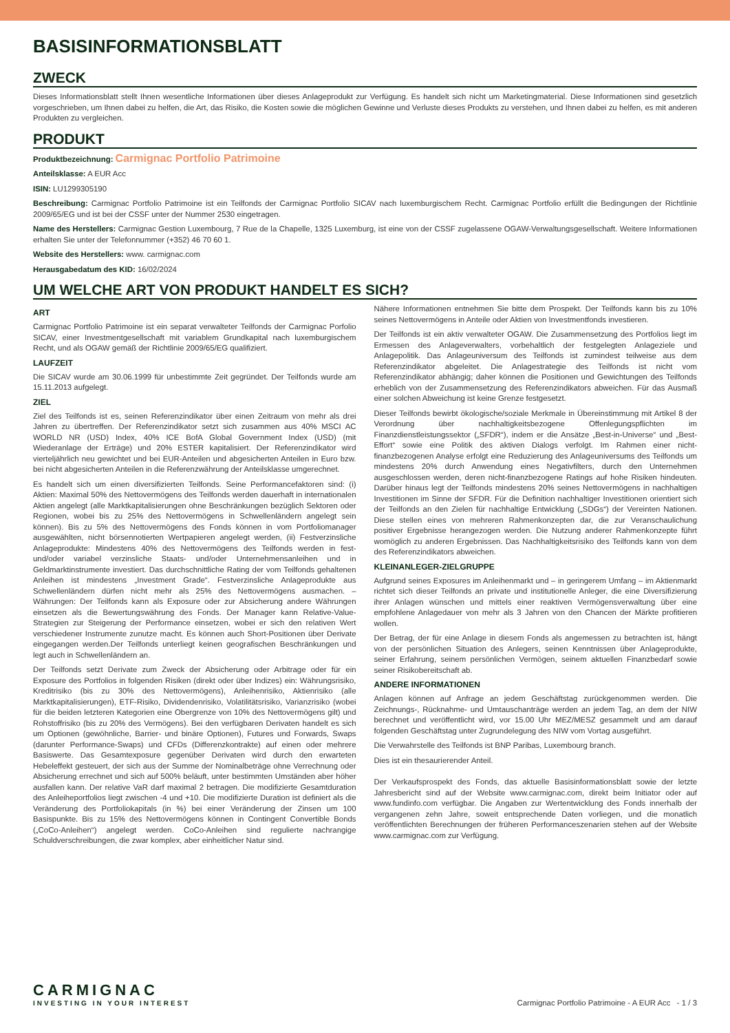BASISINFORMATIONSBLATT
ZWECK
Dieses Informationsblatt stellt Ihnen wesentliche Informationen über dieses Anlageprodukt zur Verfügung. Es handelt sich nicht um Marketingmaterial. Diese Informationen sind gesetzlich vorgeschrieben, um Ihnen dabei zu helfen, die Art, das Risiko, die Kosten sowie die möglichen Gewinne und Verluste dieses Produkts zu verstehen, und Ihnen dabei zu helfen, es mit anderen Produkten zu vergleichen.
PRODUKT
Produktbezeichnung: Carmignac Portfolio Patrimoine
Anteilsklasse: A EUR Acc
ISIN: LU1299305190
Beschreibung: Carmignac Portfolio Patrimoine ist ein Teilfonds der Carmignac Portfolio SICAV nach luxemburgischem Recht. Carmignac Portfolio erfüllt die Bedingungen der Richtlinie 2009/65/EG und ist bei der CSSF unter der Nummer 2530 eingetragen.
Name des Herstellers: Carmignac Gestion Luxembourg, 7 Rue de la Chapelle, 1325 Luxemburg, ist eine von der CSSF zugelassene OGAW-Verwaltungsgesellschaft. Weitere Informationen erhalten Sie unter der Telefonnummer (+352) 46 70 60 1.
Website des Herstellers: www. carmignac.com
Herausgabedatum des KID: 16/02/2024
UM WELCHE ART VON PRODUKT HANDELT ES SICH?
ART
Carmignac Portfolio Patrimoine ist ein separat verwalteter Teilfonds der Carmignac Porfolio SICAV, einer Investmentgesellschaft mit variablem Grundkapital nach luxemburgischem Recht, und als OGAW gemäß der Richtlinie 2009/65/EG qualifiziert.
LAUFZEIT
Die SICAV wurde am 30.06.1999 für unbestimmte Zeit gegründet. Der Teilfonds wurde am 15.11.2013 aufgelegt.
ZIEL
Ziel des Teilfonds ist es, seinen Referenzindikator über einen Zeitraum von mehr als drei Jahren zu übertreffen. Der Referenzindikator setzt sich zusammen aus 40% MSCI AC WORLD NR (USD) Index, 40% ICE BofA Global Government Index (USD) (mit Wiederanlage der Erträge) und 20% ESTER kapitalisiert. Der Referenzindikator wird vierteljährlich neu gewichtet und bei EUR-Anteilen und abgesicherten Anteilen in Euro bzw. bei nicht abgesicherten Anteilen in die Referenzwährung der Anteilsklasse umgerechnet.
Es handelt sich um einen diversifizierten Teilfonds. Seine Performancefaktoren sind: (i) Aktien: Maximal 50% des Nettovermögens des Teilfonds werden dauerhaft in internationalen Aktien angelegt (alle Marktkapitalisierungen ohne Beschränkungen bezüglich Sektoren oder Regionen, wobei bis zu 25% des Nettovermögens in Schwellenländern angelegt sein können). Bis zu 5% des Nettovermögens des Fonds können in vom Portfoliomanager ausgewählten, nicht börsennotierten Wertpapieren angelegt werden, (ii) Festverzinsliche Anlageprodukte: Mindestens 40% des Nettovermögens des Teilfonds werden in fest- und/oder variabel verzinsliche Staats- und/oder Unternehmensanleihen und in Geldmarktinstrumente investiert. Das durchschnittliche Rating der vom Teilfonds gehaltenen Anleihen ist mindestens „Investment Grade“. Festverzinsliche Anlageprodukte aus Schwellenländern dürfen nicht mehr als 25% des Nettovermögens ausmachen. – Währungen: Der Teilfonds kann als Exposure oder zur Absicherung andere Währungen einsetzen als die Bewertungswährung des Fonds. Der Manager kann Relative-Value-Strategien zur Steigerung der Performance einsetzen, wobei er sich den relativen Wert verschiedener Instrumente zunutze macht. Es können auch Short-Positionen über Derivate eingegangen werden.Der Teilfonds unterliegt keinen geografischen Beschränkungen und legt auch in Schwellenländern an.
Der Teilfonds setzt Derivate zum Zweck der Absicherung oder Arbitrage oder für ein Exposure des Portfolios in folgenden Risiken (direkt oder über Indizes) ein: Währungsrisiko, Kreditrisiko (bis zu 30% des Nettovermögens), Anleihenrisiko, Aktienrisiko (alle Marktkapitalisierungen), ETF-Risiko, Dividendenrisiko, Volatilitätsrisiko, Varianzrisiko (wobei für die beiden letzteren Kategorien eine Obergrenze von 10% des Nettovermögens gilt) und Rohstoffrisiko (bis zu 20% des Vermögens). Bei den verfügbaren Derivaten handelt es sich um Optionen (gewöhnliche, Barrier- und binäre Optionen), Futures und Forwards, Swaps (darunter Performance-Swaps) und CFDs (Differenzkontrakte) auf einen oder mehrere Basiswerte. Das Gesamtexposure gegenüber Derivaten wird durch den erwarteten Hebeleffekt gesteuert, der sich aus der Summe der Nominalbeträge ohne Verrechnung oder Absicherung errechnet und sich auf 500% beläuft, unter bestimmten Umständen aber höher ausfallen kann. Der relative VaR darf maximal 2 betragen. Die modifizierte Gesamtduration des Anleiheportfolios liegt zwischen -4 und +10. Die modifizierte Duration ist definiert als die Veränderung des Portfoliokapitals (in %) bei einer Veränderung der Zinsen um 100 Basispunkte. Bis zu 15% des Nettovermögens können in Contingent Convertible Bonds („CoCo-Anleihen“) angelegt werden. CoCo-Anleihen sind regulierte nachrangige Schuldverschreibungen, die zwar komplex, aber einheitlicher Natur sind.
Nähere Informationen entnehmen Sie bitte dem Prospekt. Der Teilfonds kann bis zu 10% seines Nettovermögens in Anteile oder Aktien von Investmentfonds investieren.
Der Teilfonds ist ein aktiv verwalteter OGAW. Die Zusammensetzung des Portfolios liegt im Ermessen des Anlageverwalters, vorbehaltlich der festgelegten Anlageziele und Anlagepolitik. Das Anlageuniversum des Teilfonds ist zumindest teilweise aus dem Referenzindikator abgeleitet. Die Anlagestrategie des Teilfonds ist nicht vom Referenzindikator abhängig; daher können die Positionen und Gewichtungen des Teilfonds erheblich von der Zusammensetzung des Referenzindikators abweichen. Für das Ausmaß einer solchen Abweichung ist keine Grenze festgesetzt.
Dieser Teilfonds bewirbt ökologische/soziale Merkmale in Übereinstimmung mit Artikel 8 der Verordnung über nachhaltigkeitsbezogene Offenlegungspflichten im Finanzdienstleistungssektor („SFDR“), indem er die Ansätze „Best-in-Universe“ und „Best-Effort“ sowie eine Politik des aktiven Dialogs verfolgt. Im Rahmen einer nicht-finanzbezogenen Analyse erfolgt eine Reduzierung des Anlageuniversums des Teilfonds um mindestens 20% durch Anwendung eines Negativfilters, durch den Unternehmen ausgeschlossen werden, deren nicht-finanzbezogene Ratings auf hohe Risiken hindeuten. Darüber hinaus legt der Teilfonds mindestens 20% seines Nettovermögens in nachhaltigen Investitionen im Sinne der SFDR. Für die Definition nachhaltiger Investitionen orientiert sich der Teilfonds an den Zielen für nachhaltige Entwicklung („SDGs“) der Vereinten Nationen. Diese stellen eines von mehreren Rahmenkonzepten dar, die zur Veranschaulichung positiver Ergebnisse herangezogen werden. Die Nutzung anderer Rahmenkonzepte führt womöglich zu anderen Ergebnissen. Das Nachhaltigkeitsrisiko des Teilfonds kann von dem des Referenzindikators abweichen.
KLEINANLEGER-ZIELGRUPPE
Aufgrund seines Exposures im Anleihenmarkt und – in geringerem Umfang – im Aktienmarkt richtet sich dieser Teilfonds an private und institutionelle Anleger, die eine Diversifizierung ihrer Anlagen wünschen und mittels einer reaktiven Vermögensverwaltung über eine empfohlene Anlagedauer von mehr als 3 Jahren von den Chancen der Märkte profitieren wollen.
Der Betrag, der für eine Anlage in diesem Fonds als angemessen zu betrachten ist, hängt von der persönlichen Situation des Anlegers, seinen Kenntnissen über Anlageprodukte, seiner Erfahrung, seinem persönlichen Vermögen, seinem aktuellen Finanzbedarf sowie seiner Risikobereitschaft ab.
ANDERE INFORMATIONEN
Anlagen können auf Anfrage an jedem Geschäftstag zurückgenommen werden. Die Zeichnungs-, Rücknahme- und Umtauschanträge werden an jedem Tag, an dem der NIW berechnet und veröffentlicht wird, vor 15.00 Uhr MEZ/MESZ gesammelt und am darauf folgenden Geschäftstag unter Zugrundelegung des NIW vom Vortag ausgeführt.
Die Verwahrstelle des Teilfonds ist BNP Paribas, Luxembourg branch.
Dies ist ein thesaurierender Anteil.
Der Verkaufsprospekt des Fonds, das aktuelle Basisinformationsblatt sowie der letzte Jahresbericht sind auf der Website www.carmignac.com, direkt beim Initiator oder auf www.fundinfo.com verfügbar. Die Angaben zur Wertentwicklung des Fonds innerhalb der vergangenen zehn Jahre, soweit entsprechende Daten vorliegen, und die monatlich veröffentlichten Berechnungen der früheren Performanceszenarien stehen auf der Website www.carmignac.com zur Verfügung.
CARMIGNAC
INVESTING IN YOUR INTEREST
Carmignac Portfolio Patrimoine - A EUR Acc - 1 / 3